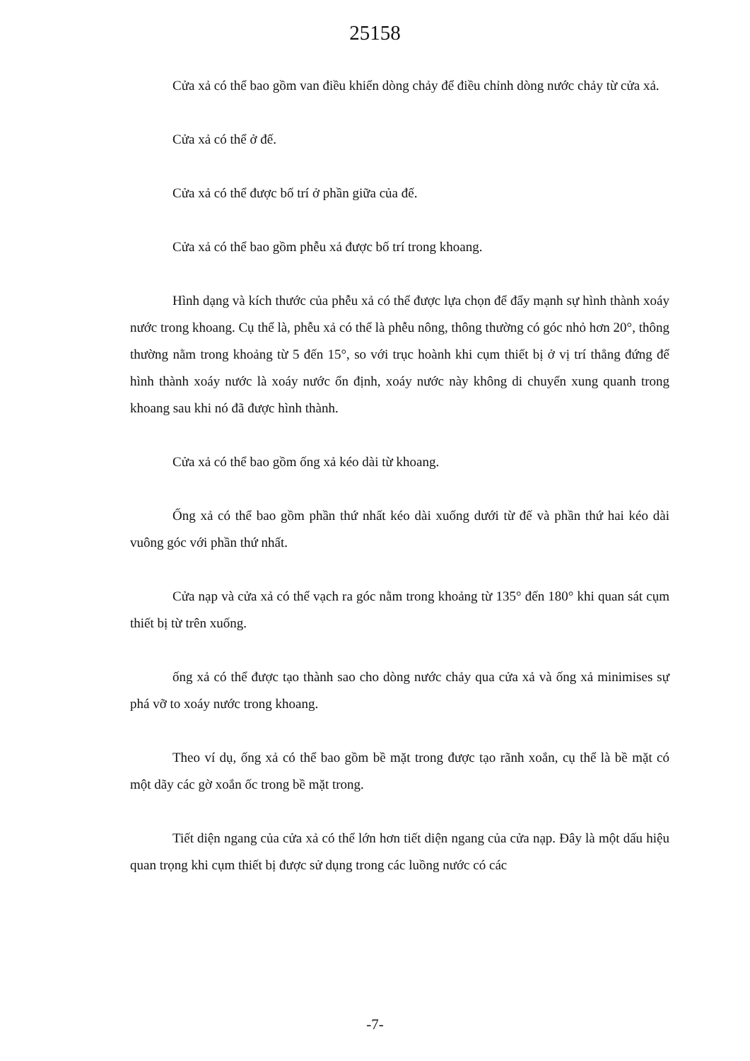25158
Cửa xả có thể bao gồm van điều khiển dòng chảy để điều chỉnh dòng nước chảy từ cửa xả.
Cửa xả có thể ở đế.
Cửa xả có thể được bố trí ở phần giữa của đế.
Cửa xả có thể bao gồm phễu xả được bố trí trong khoang.
Hình dạng và kích thước của phễu xả có thể được lựa chọn để đẩy mạnh sự hình thành xoáy nước trong khoang. Cụ thể là, phễu xả có thể là phễu nông, thông thường có góc nhỏ hơn 20°, thông thường nằm trong khoảng từ 5 đến 15°, so với trục hoành khi cụm thiết bị ở vị trí thẳng đứng để hình thành xoáy nước là xoáy nước ổn định, xoáy nước này không di chuyển xung quanh trong khoang sau khi nó đã được hình thành.
Cửa xả có thể bao gồm ống xả kéo dài từ khoang.
Ống xả có thể bao gồm phần thứ nhất kéo dài xuống dưới từ đế và phần thứ hai kéo dài vuông góc với phần thứ nhất.
Cửa nạp và cửa xả có thể vạch ra góc nằm trong khoảng từ 135° đến 180° khi quan sát cụm thiết bị từ trên xuống.
ống xả có thể được tạo thành sao cho dòng nước chảy qua cửa xả và ống xả minimises sự phá vỡ to xoáy nước trong khoang.
Theo ví dụ, ống xả có thể bao gồm bề mặt trong được tạo rãnh xoắn, cụ thể là bề mặt có một dãy các gờ xoắn ốc trong bề mặt trong.
Tiết diện ngang của cửa xả có thể lớn hơn tiết diện ngang của cửa nạp. Đây là một dấu hiệu quan trọng khi cụm thiết bị được sử dụng trong các luồng nước có các
-7-